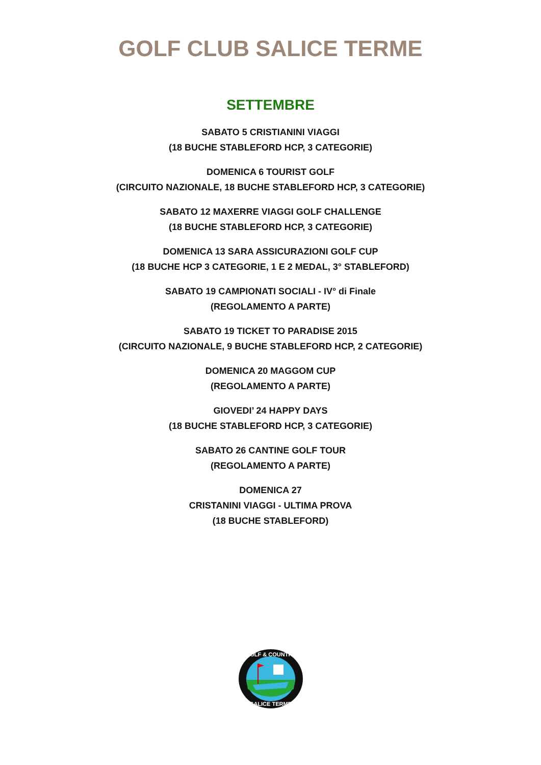GOLF CLUB SALICE TERME
SETTEMBRE
SABATO 5 CRISTIANINI VIAGGI
(18 BUCHE STABLEFORD HCP, 3 CATEGORIE)
DOMENICA 6 TOURIST GOLF
(CIRCUITO NAZIONALE, 18 BUCHE STABLEFORD HCP, 3 CATEGORIE)
SABATO 12 MAXERRE VIAGGI GOLF CHALLENGE
(18 BUCHE STABLEFORD HCP, 3 CATEGORIE)
DOMENICA 13 SARA ASSICURAZIONI GOLF CUP
(18 BUCHE HCP 3 CATEGORIE, 1 E 2 MEDAL, 3° STABLEFORD)
SABATO 19 CAMPIONATI SOCIALI - IV° di Finale
(REGOLAMENTO A PARTE)
SABATO 19 TICKET TO PARADISE 2015
(CIRCUITO NAZIONALE, 9 BUCHE STABLEFORD HCP, 2 CATEGORIE)
DOMENICA 20 MAGGOM CUP
(REGOLAMENTO A PARTE)
GIOVEDI’ 24 HAPPY DAYS
(18 BUCHE STABLEFORD HCP, 3 CATEGORIE)
SABATO 26 CANTINE GOLF TOUR
(REGOLAMENTO A PARTE)
DOMENICA 27
CRISTANINI VIAGGI - ULTIMA PROVA
(18 BUCHE STABLEFORD)
GOLF & COUNTRY
SALICE TERME